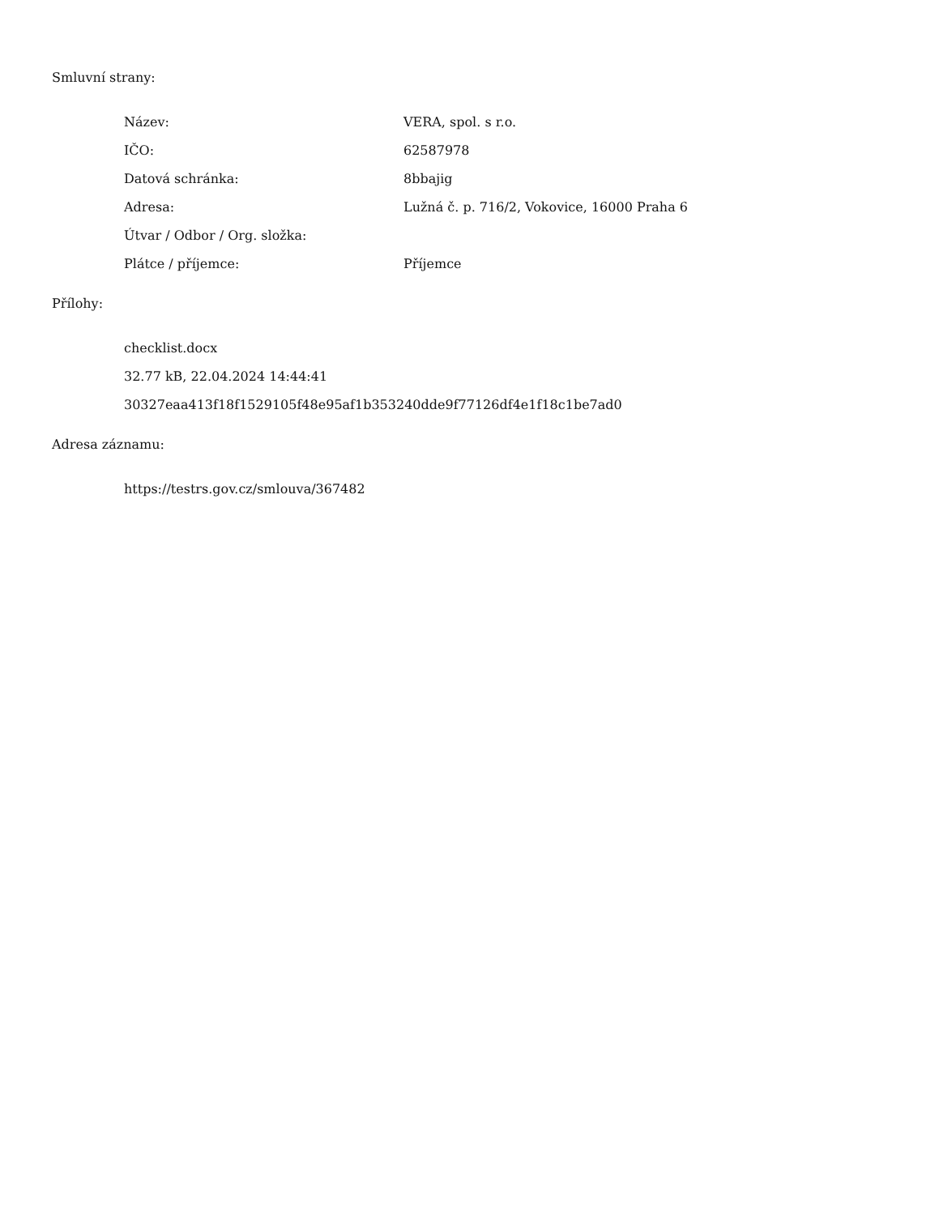Smluvní strany:
| Název: | VERA, spol. s r.o. |
| IČO: | 62587978 |
| Datová schránka: | 8bbajig |
| Adresa: | Lužná č. p. 716/2, Vokovice, 16000 Praha 6 |
| Útvar / Odbor / Org. složka: | |
| Plátce / příjemce: | Příjemce |
Přílohy:
checklist.docx
32.77 kB, 22.04.2024 14:44:41
30327eaa413f18f1529105f48e95af1b353240dde9f77126df4e1f18c1be7ad0
Adresa záznamu:
https://testrs.gov.cz/smlouva/367482